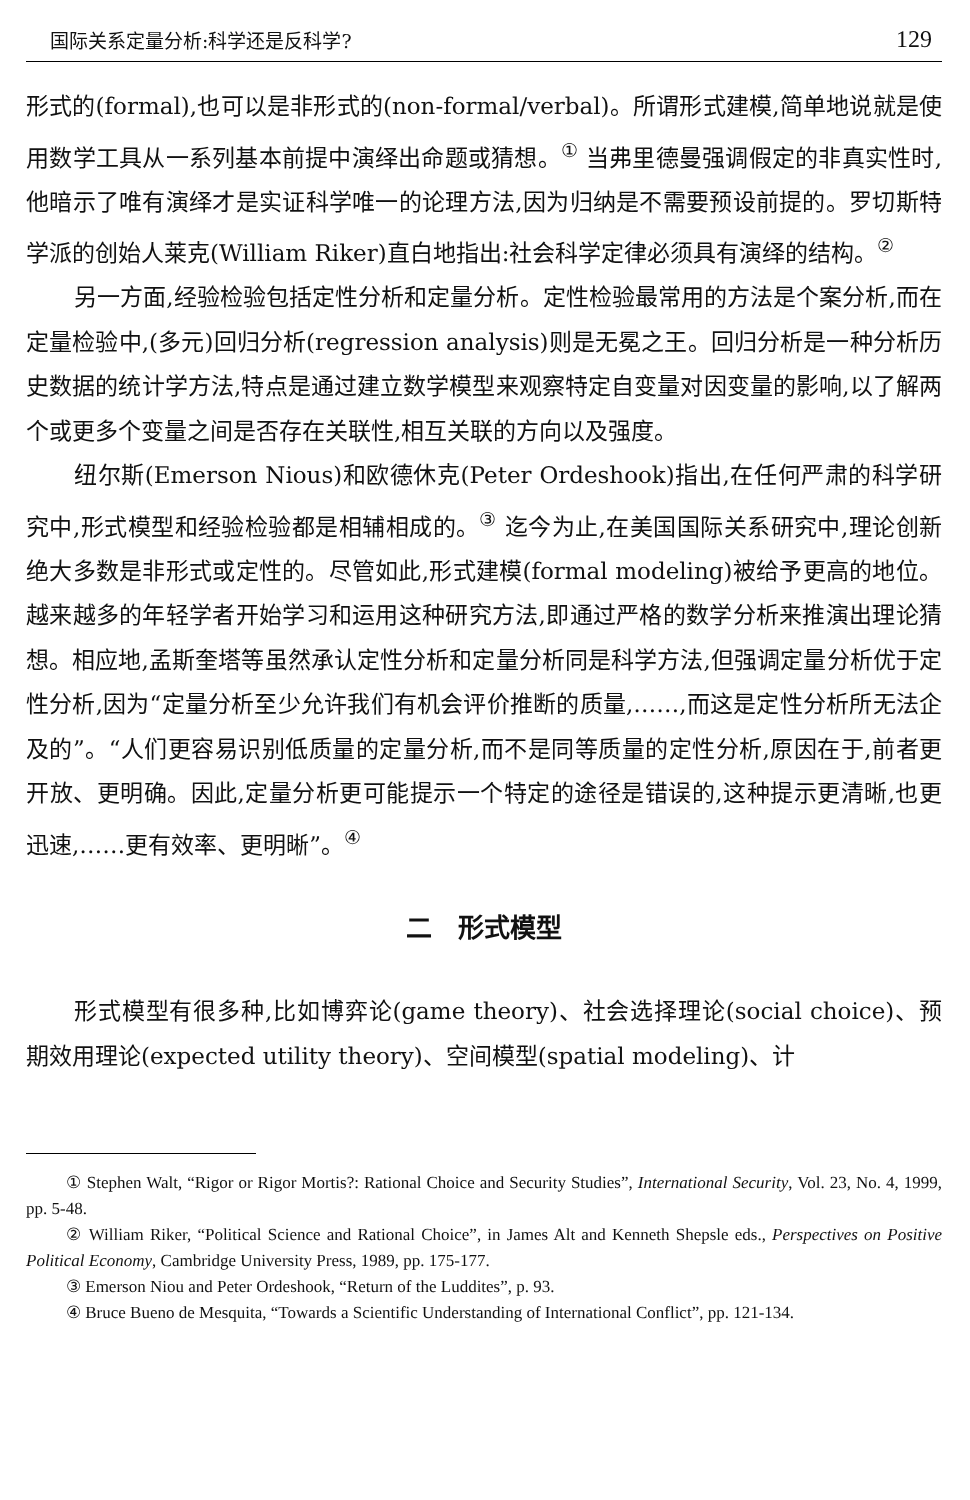国际关系定量分析:科学还是反科学? 129
形式的(formal),也可以是非形式的(non-formal/verbal)。所谓形式建模,简单地说就是使用数学工具从一系列基本前提中演绎出命题或猜想。<sup>①</sup> 当弗里德曼强调假定的非真实性时,他暗示了唯有演绎才是实证科学唯一的论理方法,因为归纳是不需要预设前提的。罗切斯特学派的创始人莱克(William Riker)直白地指出:社会科学定律必须具有演绎的结构。<sup>②</sup>
另一方面,经验检验包括定性分析和定量分析。定性检验最常用的方法是个案分析,而在定量检验中,(多元)回归分析(regression analysis)则是无冕之王。回归分析是一种分析历史数据的统计学方法,特点是通过建立数学模型来观察特定自变量对因变量的影响,以了解两个或更多个变量之间是否存在关联性,相互关联的方向以及强度。
纽尔斯(Emerson Nious)和欧德休克(Peter Ordeshook)指出,在任何严肃的科学研究中,形式模型和经验检验都是相辅相成的。<sup>③</sup> 迄今为止,在美国国际关系研究中,理论创新绝大多数是非形式或定性的。尽管如此,形式建模(formal modeling)被给予更高的地位。越来越多的年轻学者开始学习和运用这种研究方法,即通过严格的数学分析来推演出理论猜想。相应地,孟斯奎塔等虽然承认定性分析和定量分析同是科学方法,但强调定量分析优于定性分析,因为“定量分析至少允许我们有机会评价推断的质量,……,而这是定性分析所无法企及的”。“人们更容易识别低质量的定量分析,而不是同等质量的定性分析,原因在于,前者更开放、更明确。因此,定量分析更可能提示一个特定的途径是错误的,这种提示更清晰,也更迅速,……更有效率、更明晰”。<sup>④</sup>
二　形式模型
形式模型有很多种,比如博弈论(game theory)、社会选择理论(social choice)、预期效用理论(expected utility theory)、空间模型(spatial modeling)、计
① Stephen Walt, “Rigor or Rigor Mortis?: Rational Choice and Security Studies”, International Security, Vol. 23, No. 4, 1999, pp. 5-48.
② William Riker, “Political Science and Rational Choice”, in James Alt and Kenneth Shepsle eds., Perspectives on Positive Political Economy, Cambridge University Press, 1989, pp. 175-177.
③ Emerson Niou and Peter Ordeshook, “Return of the Luddites”, p. 93.
④ Bruce Bueno de Mesquita, “Towards a Scientific Understanding of International Conflict”, pp. 121-134.